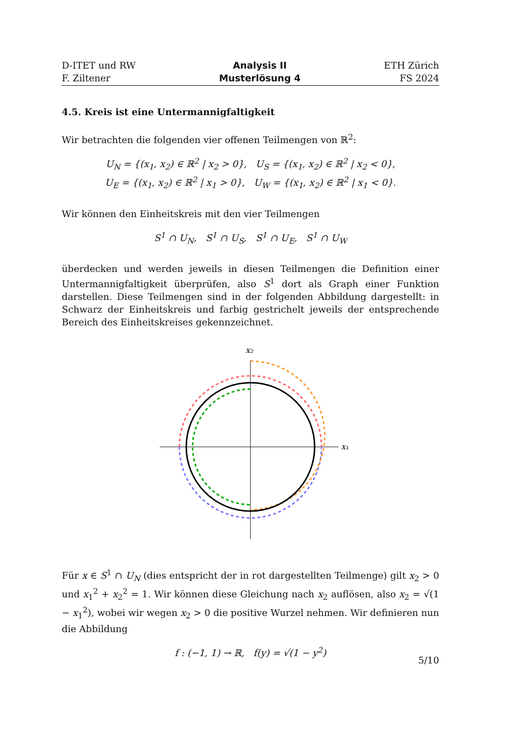D-ITET und RW
F. Ziltener
Analysis II
Musterlösung 4
ETH Zürich
FS 2024
4.5. Kreis ist eine Untermannigfaltigkeit
Wir betrachten die folgenden vier offenen Teilmengen von ℝ<sup>2</sup>:
U<sub>N</sub> = {(x<sub>1</sub>, x<sub>2</sub>) ∈ ℝ<sup>2</sup> | x<sub>2</sub> > 0}, U<sub>S</sub> = {(x<sub>1</sub>, x<sub>2</sub>) ∈ ℝ<sup>2</sup> | x<sub>2</sub> < 0},
U<sub>E</sub> = {(x<sub>1</sub>, x<sub>2</sub>) ∈ ℝ<sup>2</sup> | x<sub>1</sub> > 0}, U<sub>W</sub> = {(x<sub>1</sub>, x<sub>2</sub>) ∈ ℝ<sup>2</sup> | x<sub>1</sub> < 0}.
Wir können den Einheitskreis mit den vier Teilmengen
S<sup>1</sup> ∩ U<sub>N</sub>, S<sup>1</sup> ∩ U<sub>S</sub>, S<sup>1</sup> ∩ U<sub>E</sub>, S<sup>1</sup> ∩ U<sub>W</sub>
überdecken und werden jeweils in diesen Teilmengen die Definition einer Untermannigfaltigkeit überprüfen, also S<sup>1</sup> dort als Graph einer Funktion darstellen. Diese Teilmengen sind in der folgenden Abbildung dargestellt: in Schwarz der Einheitskreis und farbig gestrichelt jeweils der entsprechende Bereich des Einheitskreises gekennzeichnet.
x₂
x₁
Für x ∈ S<sup>1</sup> ∩ U<sub>N</sub> (dies entspricht der in rot dargestellten Teilmenge) gilt x<sub>2</sub> > 0 und x<sub>1</sub><sup>2</sup> + x<sub>2</sub><sup>2</sup> = 1. Wir können diese Gleichung nach x<sub>2</sub> auflösen, also x<sub>2</sub> = √(1 − x<sub>1</sub><sup>2</sup>), wobei wir wegen x<sub>2</sub> > 0 die positive Wurzel nehmen. Wir definieren nun die Abbildung
f : (−1, 1) → ℝ, f(y) = √(1 − y<sup>2</sup>)
5/10